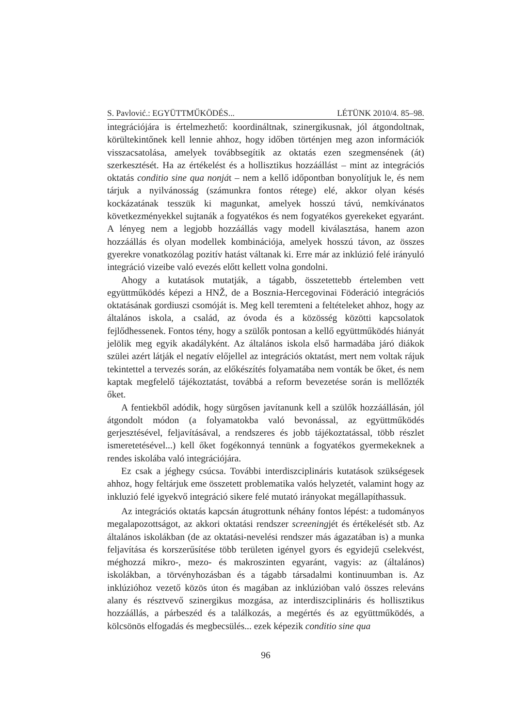S. Pavlović.: EGYÜTTMŰKÖDÉS... LÉTÜNK 2010/4. 85–98.
integrációjára is értelmezhető: koordináltnak, szinergikusnak, jól átgondoltnak, körültekintőnek kell lennie ahhoz, hogy időben történjen meg azon információk visszacsatolása, amelyek továbbsegítik az oktatás ezen szegmensének (át) szerkesztését. Ha az értékelést és a hollisztikus hozzáállást – mint az integrációs oktatás conditio sine qua nonját – nem a kellő időpontban bonyolítjuk le, és nem tárjuk a nyilvánosság (számunkra fontos rétege) elé, akkor olyan késés kockázatának tesszük ki magunkat, amelyek hosszú távú, nemkívánatos következményekkel sujtanák a fogyatékos és nem fogyatékos gyerekeket egyaránt. A lényeg nem a legjobb hozzáállás vagy modell kiválasztása, hanem azon hozzáállás és olyan modellek kombinációja, amelyek hosszú távon, az összes gyerekre vonatkozólag pozitív hatást váltanak ki. Erre már az inklúzió felé irányuló integráció vizeibe való evezés előtt kellett volna gondolni.
Ahogy a kutatások mutatják, a tágabb, összetettebb értelemben vett együttműködés képezi a HNŽ, de a Bosznia-Hercegovinai Föderáció integrációs oktatásának gordiuszi csomóját is. Meg kell teremteni a feltételeket ahhoz, hogy az általános iskola, a család, az óvoda és a közösség közötti kapcsolatok fejlődhessenek. Fontos tény, hogy a szülők pontosan a kellő együttműködés hiányát jelölik meg egyik akadályként. Az általános iskola első harmadába járó diákok szülei azért látják el negatív előjellel az integrációs oktatást, mert nem voltak rájuk tekintettel a tervezés során, az előkészítés folyamatába nem vonták be őket, és nem kaptak megfelelő tájékoztatást, továbbá a reform bevezetése során is mellőzték őket.
A fentiekből adódik, hogy sürgősen javítanunk kell a szülők hozzáállásán, jól átgondolt módon (a folyamatokba való bevonással, az együttműködés gerjesztésével, feljavításával, a rendszeres és jobb tájékoztatással, több részlet ismeretetésével...) kell őket fogékonnyá tennünk a fogyatékos gyermekeknek a rendes iskolába való integrációjára.
Ez csak a jéghegy csúcsa. További interdiszciplináris kutatások szükségesek ahhoz, hogy feltárjuk eme összetett problematika valós helyzetét, valamint hogy az inkluzió felé igyekvő integráció sikere felé mutató irányokat megállapíthassuk.
Az integrációs oktatás kapcsán átugrottunk néhány fontos lépést: a tudományos megalapozottságot, az akkori oktatási rendszer screeningjét és értékelését stb. Az általános iskolákban (de az oktatási-nevelési rendszer más ágazatában is) a munka feljavítása és korszerűsítése több területen igényel gyors és egyidejű cselekvést, méghozzá mikro-, mezo- és makroszinten egyaránt, vagyis: az (általános) iskolákban, a törvényhozásban és a tágabb társadalmi kontinuumban is. Az inklúzióhoz vezető közös úton és magában az inklúzióban való összes releváns alany és résztvevő szinergikus mozgása, az interdiszciplináris és hollisztikus hozzáállás, a párbeszéd és a találkozás, a megértés és az együttműködés, a kölcsönös elfogadás és megbecsülés... ezek képezik conditio sine qua
96